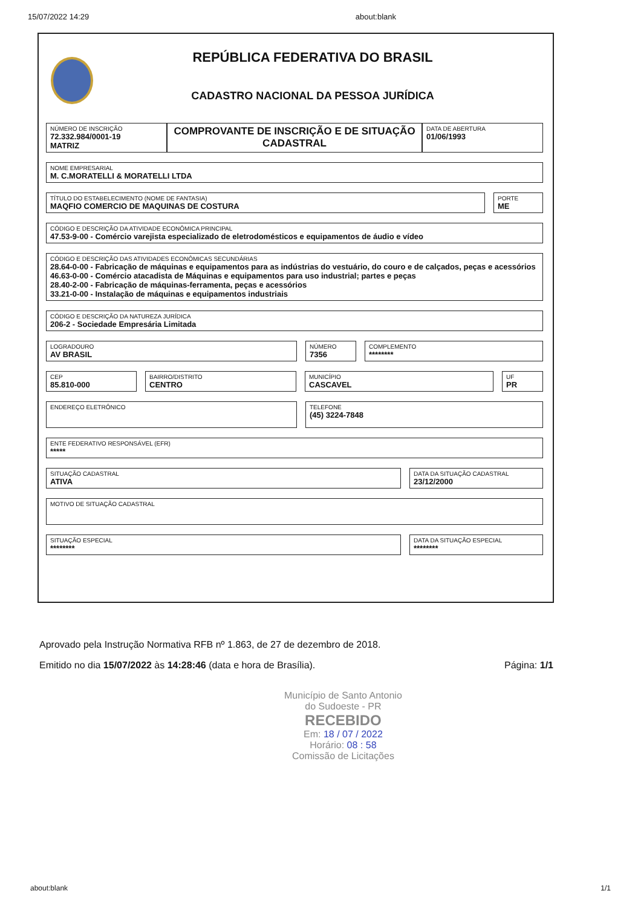15/07/2022 14:29 about:blank
REPÚBLICA FEDERATIVA DO BRASIL
CADASTRO NACIONAL DA PESSOA JURÍDICA
NÚMERO DE INSCRIÇÃO
72.332.984/0001-19
MATRIZ
COMPROVANTE DE INSCRIÇÃO E DE SITUAÇÃO CADASTRAL
DATA DE ABERTURA
01/06/1993
NOME EMPRESARIAL
M. C.MORATELLI & MORATELLI LTDA
TÍTULO DO ESTABELECIMENTO (NOME DE FANTASIA)
MAQFIO COMERCIO DE MAQUINAS DE COSTURA
PORTE
ME
CÓDIGO E DESCRIÇÃO DA ATIVIDADE ECONÔMICA PRINCIPAL
47.53-9-00 - Comércio varejista especializado de eletrodomésticos e equipamentos de áudio e vídeo
CÓDIGO E DESCRIÇÃO DAS ATIVIDADES ECONÔMICAS SECUNDÁRIAS
28.64-0-00 - Fabricação de máquinas e equipamentos para as indústrias do vestuário, do couro e de calçados, peças e acessórios
46.63-0-00 - Comércio atacadista de Máquinas e equipamentos para uso industrial; partes e peças
28.40-2-00 - Fabricação de máquinas-ferramenta, peças e acessórios
33.21-0-00 - Instalação de máquinas e equipamentos industriais
CÓDIGO E DESCRIÇÃO DA NATUREZA JURÍDICA
206-2 - Sociedade Empresária Limitada
LOGRADOURO
AV BRASIL
NÚMERO
7356
COMPLEMENTO
********
CEP
85.810-000
BAIRRO/DISTRITO
CENTRO
MUNICÍPIO
CASCAVEL
UF
PR
ENDEREÇO ELETRÔNICO
TELEFONE
(45) 3224-7848
ENTE FEDERATIVO RESPONSÁVEL (EFR)
*****
SITUAÇÃO CADASTRAL
ATIVA
DATA DA SITUAÇÃO CADASTRAL
23/12/2000
MOTIVO DE SITUAÇÃO CADASTRAL
SITUAÇÃO ESPECIAL
********
DATA DA SITUAÇÃO ESPECIAL
********
Aprovado pela Instrução Normativa RFB nº 1.863, de 27 de dezembro de 2018.
Emitido no dia 15/07/2022 às 14:28:46 (data e hora de Brasília). Página: 1/1
Município de Santo Antonio
do Sudoeste - PR
RECEBIDO
Em: 18 / 07 / 2022
Horário: 08 : 58
Comissão de Licitações
about:blank 1/1